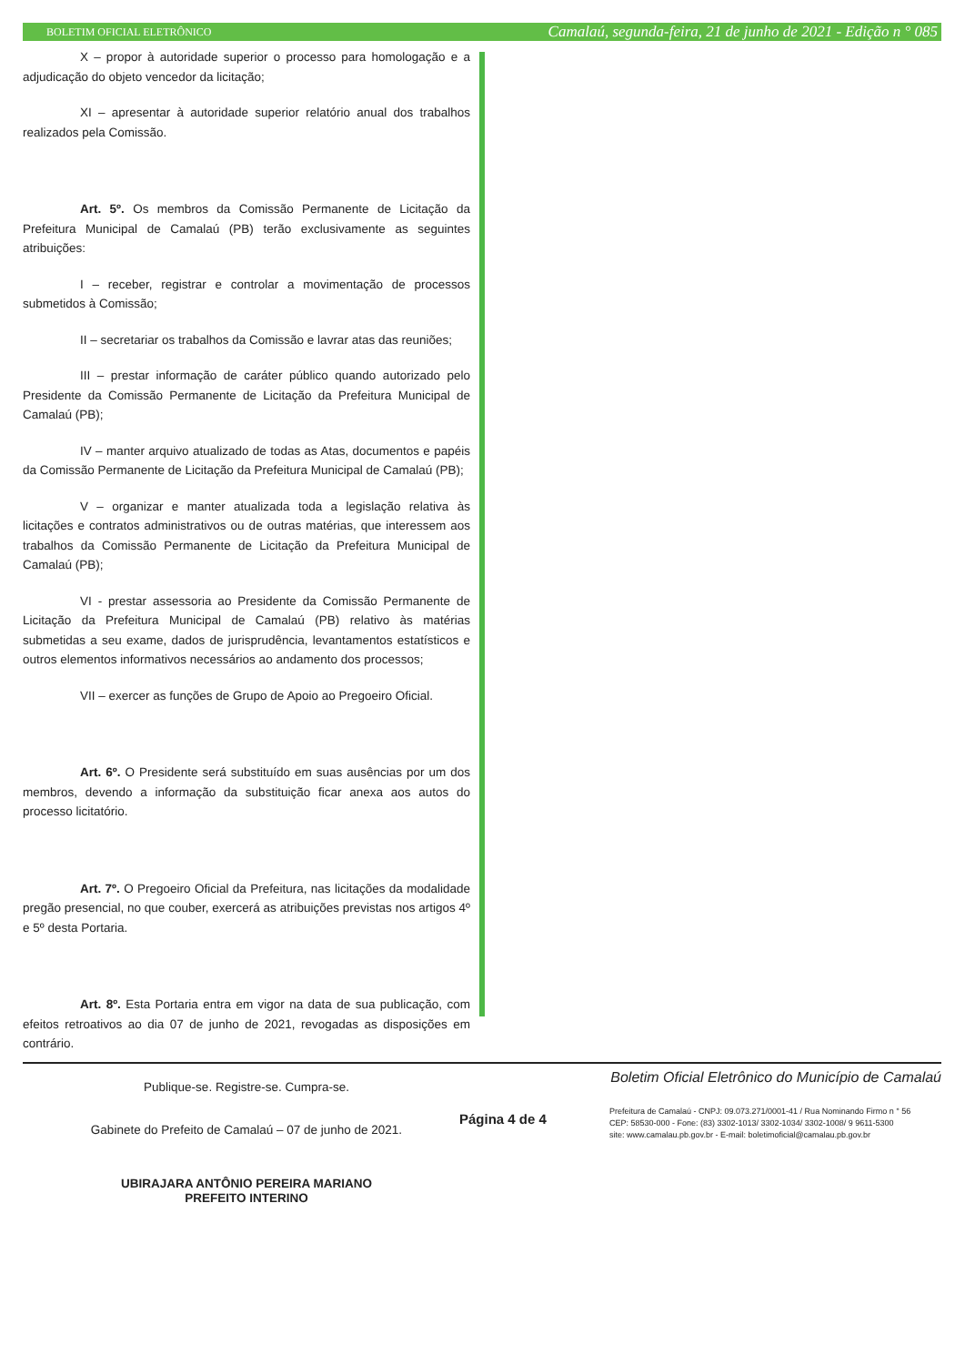BOLETIM OFICIAL ELETRÔNICO Camalaú, segunda-feira, 21 de junho de 2021 - Edição n ° 085
X – propor à autoridade superior o processo para homologação e a adjudicação do objeto vencedor da licitação;
XI – apresentar à autoridade superior relatório anual dos trabalhos realizados pela Comissão.
Art. 5º. Os membros da Comissão Permanente de Licitação da Prefeitura Municipal de Camalaú (PB) terão exclusivamente as seguintes atribuições:
I – receber, registrar e controlar a movimentação de processos submetidos à Comissão;
II – secretariar os trabalhos da Comissão e lavrar atas das reuniões;
III – prestar informação de caráter público quando autorizado pelo Presidente da Comissão Permanente de Licitação da Prefeitura Municipal de Camalaú (PB);
IV – manter arquivo atualizado de todas as Atas, documentos e papéis da Comissão Permanente de Licitação da Prefeitura Municipal de Camalaú (PB);
V – organizar e manter atualizada toda a legislação relativa às licitações e contratos administrativos ou de outras matérias, que interessem aos trabalhos da Comissão Permanente de Licitação da Prefeitura Municipal de Camalaú (PB);
VI - prestar assessoria ao Presidente da Comissão Permanente de Licitação da Prefeitura Municipal de Camalaú (PB) relativo às matérias submetidas a seu exame, dados de jurisprudência, levantamentos estatísticos e outros elementos informativos necessários ao andamento dos processos;
VII – exercer as funções de Grupo de Apoio ao Pregoeiro Oficial.
Art. 6º. O Presidente será substituído em suas ausências por um dos membros, devendo a informação da substituição ficar anexa aos autos do processo licitatório.
Art. 7º. O Pregoeiro Oficial da Prefeitura, nas licitações da modalidade pregão presencial, no que couber, exercerá as atribuições previstas nos artigos 4º e 5º desta Portaria.
Art. 8º. Esta Portaria entra em vigor na data de sua publicação, com efeitos retroativos ao dia 07 de junho de 2021, revogadas as disposições em contrário.
Publique-se. Registre-se. Cumpra-se.
Gabinete do Prefeito de Camalaú – 07 de junho de 2021.
UBIRAJARA ANTÔNIO PEREIRA MARIANO
PREFEITO INTERINO
Boletim Oficial Eletrônico do Município de Camalaú
Página 4 de 4
Prefeitura de Camalaú - CNPJ: 09.073.271/0001-41 / Rua Nominando Firmo n ° 56
CEP: 58530-000 - Fone: (83) 3302-1013/ 3302-1034/ 3302-1008/ 9 9611-5300
site: www.camalau.pb.gov.br - E-mail: boletimoficial@camalau.pb.gov.br